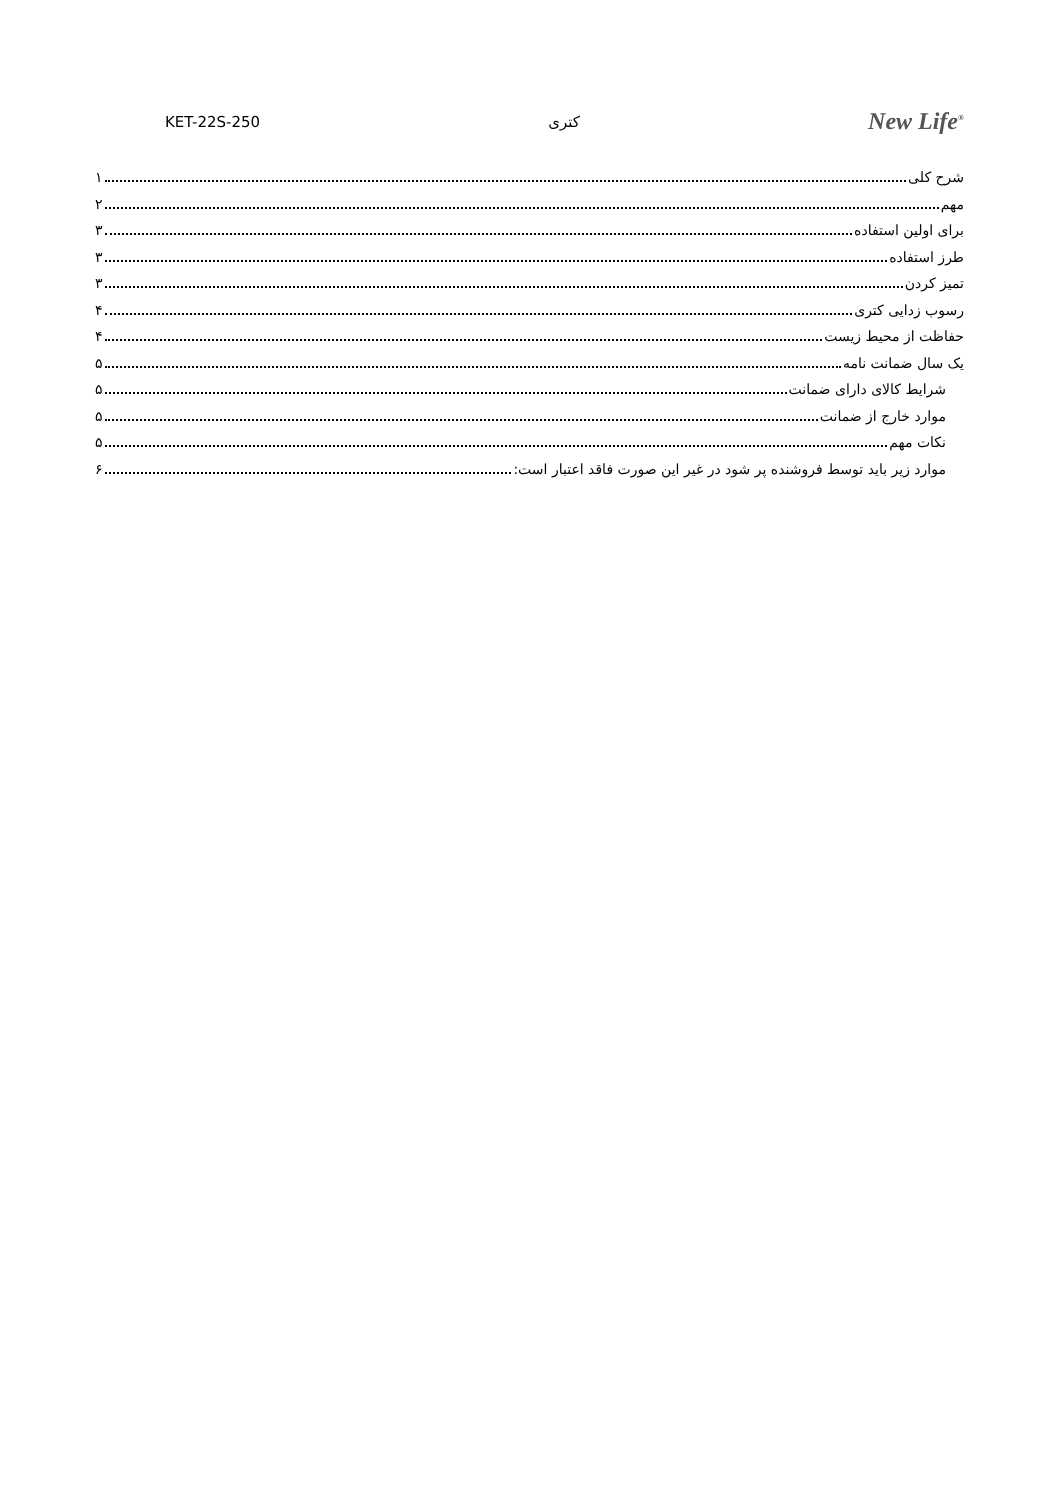KET-22S-250 کتری New Life<sup>®</sup>
شرح کلی ۱
مهم ۲
برای اولین استفاده ۳
طرز استفاده ۳
تمیز کردن ۳
رسوب زدایی کتری ۴
حفاظت از محیط زیست ۴
یک سال ضمانت نامه ۵
شرایط کالای دارای ضمانت ۵
موارد خارج از ضمانت ۵
نکات مهم ۵
موارد زیر باید توسط فروشنده پر شود در غیر این صورت فاقد اعتبار است: ۶